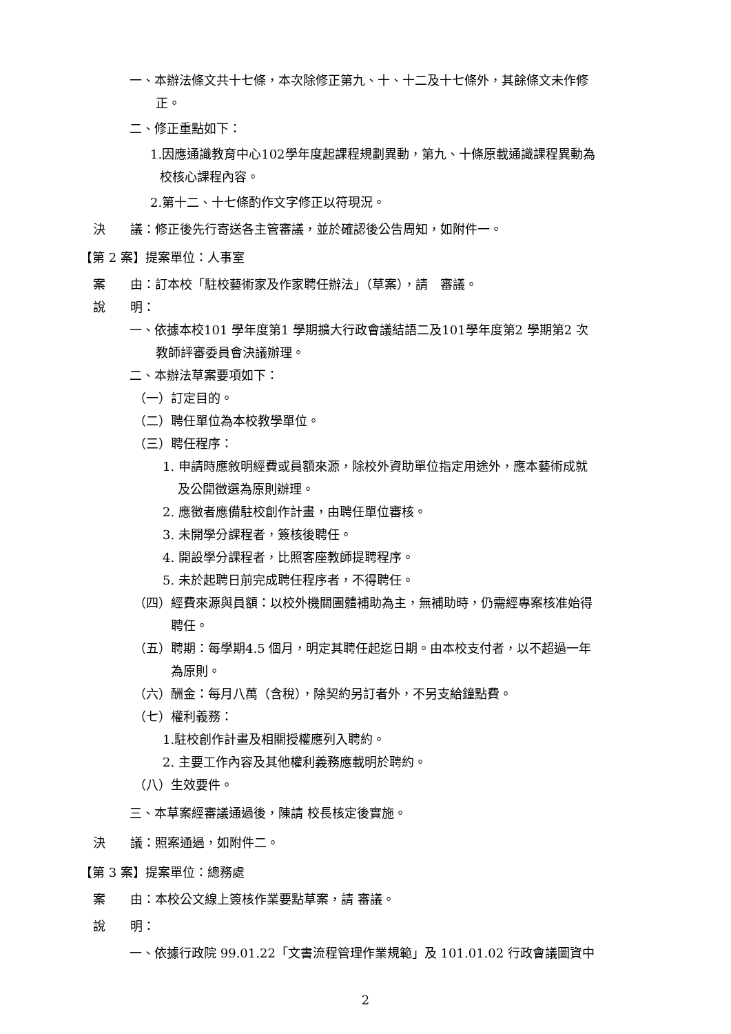一、本辦法條文共十七條，本次除修正第九、十、十二及十七條外，其餘條文未作修
正。
二、修正重點如下：
1.因應通識教育中心102學年度起課程規劃異動，第九、十條原載通識課程異動為
校核心課程內容。
2.第十二、十七條酌作文字修正以符現況。
決　　議：修正後先行寄送各主管審議，並於確認後公告周知，如附件一。
【第 2 案】提案單位：人事室
案　　由：訂本校「駐校藝術家及作家聘任辦法」（草案），請　審議。
說　　明：
一、依據本校101 學年度第1 學期擴大行政會議結語二及101學年度第2 學期第2 次
教師評審委員會決議辦理。
二、本辦法草案要項如下：
（一）訂定目的。
（二）聘任單位為本校教學單位。
（三）聘任程序：
1. 申請時應敘明經費或員額來源，除校外資助單位指定用途外，應本藝術成就
及公開徵選為原則辦理。
2. 應徵者應備駐校創作計畫，由聘任單位審核。
3. 未開學分課程者，簽核後聘任。
4. 開設學分課程者，比照客座教師提聘程序。
5. 未於起聘日前完成聘任程序者，不得聘任。
（四）經費來源與員額：以校外機關團體補助為主，無補助時，仍需經專案核准始得
聘任。
（五）聘期：每學期4.5 個月，明定其聘任起迄日期。由本校支付者，以不超過一年
為原則。
（六）酬金：每月八萬（含稅），除契約另訂者外，不另支給鐘點費。
（七）權利義務：
1.駐校創作計畫及相關授權應列入聘約。
2. 主要工作內容及其他權利義務應載明於聘約。
（八）生效要件。
三、本草案經審議通過後，陳請 校長核定後實施。
決　　議：照案通過，如附件二。
【第 3 案】提案單位：總務處
案　　由：本校公文線上簽核作業要點草案，請 審議。
說　　明：
一、依據行政院 99.01.22「文書流程管理作業規範」及 101.01.02 行政會議圖資中
2